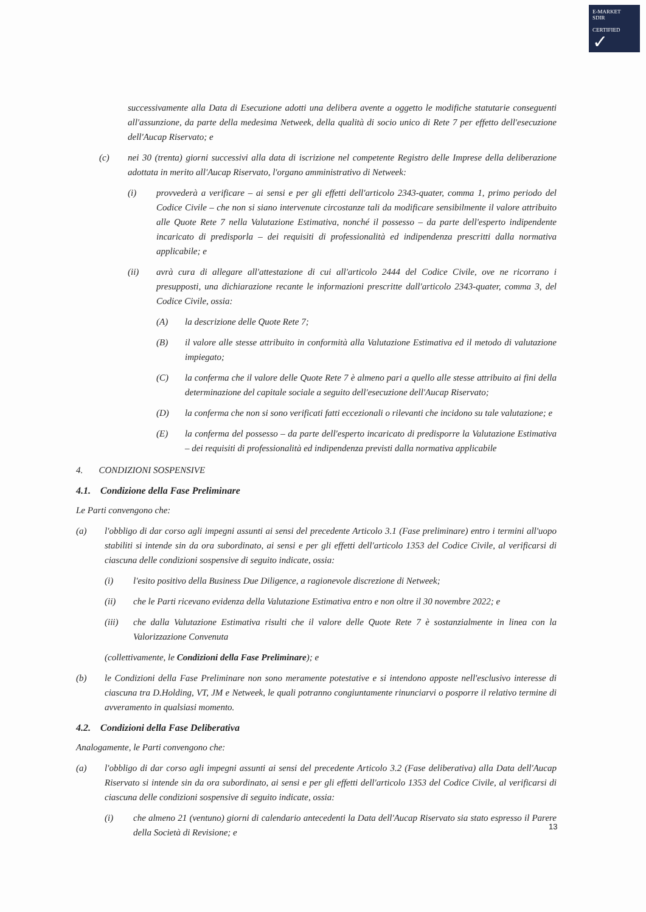E-MARKET
SDIR
CERTIFIED
✓
successivamente alla Data di Esecuzione adotti una delibera avente a oggetto le modifiche statutarie conseguenti all'assunzione, da parte della medesima Netweek, della qualità di socio unico di Rete 7 per effetto dell'esecuzione dell'Aucap Riservato; e
(c) nei 30 (trenta) giorni successivi alla data di iscrizione nel competente Registro delle Imprese della deliberazione adottata in merito all'Aucap Riservato, l'organo amministrativo di Netweek:
(i) provvederà a verificare – ai sensi e per gli effetti dell'articolo 2343-quater, comma 1, primo periodo del Codice Civile – che non si siano intervenute circostanze tali da modificare sensibilmente il valore attribuito alle Quote Rete 7 nella Valutazione Estimativa, nonché il possesso – da parte dell'esperto indipendente incaricato di predisporla – dei requisiti di professionalità ed indipendenza prescritti dalla normativa applicabile; e
(ii) avrà cura di allegare all'attestazione di cui all'articolo 2444 del Codice Civile, ove ne ricorrano i presupposti, una dichiarazione recante le informazioni prescritte dall'articolo 2343-quater, comma 3, del Codice Civile, ossia:
(A) la descrizione delle Quote Rete 7;
(B) il valore alle stesse attribuito in conformità alla Valutazione Estimativa ed il metodo di valutazione impiegato;
(C) la conferma che il valore delle Quote Rete 7 è almeno pari a quello alle stesse attribuito ai fini della determinazione del capitale sociale a seguito dell'esecuzione dell'Aucap Riservato;
(D) la conferma che non si sono verificati fatti eccezionali o rilevanti che incidono su tale valutazione; e
(E) la conferma del possesso – da parte dell'esperto incaricato di predisporre la Valutazione Estimativa – dei requisiti di professionalità ed indipendenza previsti dalla normativa applicabile
4. CONDIZIONI SOSPENSIVE
4.1. Condizione della Fase Preliminare
Le Parti convengono che:
(a) l'obbligo di dar corso agli impegni assunti ai sensi del precedente Articolo 3.1 (Fase preliminare) entro i termini all'uopo stabiliti si intende sin da ora subordinato, ai sensi e per gli effetti dell'articolo 1353 del Codice Civile, al verificarsi di ciascuna delle condizioni sospensive di seguito indicate, ossia:
(i) l'esito positivo della Business Due Diligence, a ragionevole discrezione di Netweek;
(ii) che le Parti ricevano evidenza della Valutazione Estimativa entro e non oltre il 30 novembre 2022; e
(iii) che dalla Valutazione Estimativa risulti che il valore delle Quote Rete 7 è sostanzialmente in linea con la Valorizzazione Convenuta
(collettivamente, le Condizioni della Fase Preliminare); e
(b) le Condizioni della Fase Preliminare non sono meramente potestative e si intendono apposte nell'esclusivo interesse di ciascuna tra D.Holding, VT, JM e Netweek, le quali potranno congiuntamente rinunciarvi o posporre il relativo termine di avveramento in qualsiasi momento.
4.2. Condizioni della Fase Deliberativa
Analogamente, le Parti convengono che:
(a) l'obbligo di dar corso agli impegni assunti ai sensi del precedente Articolo 3.2 (Fase deliberativa) alla Data dell'Aucap Riservato si intende sin da ora subordinato, ai sensi e per gli effetti dell'articolo 1353 del Codice Civile, al verificarsi di ciascuna delle condizioni sospensive di seguito indicate, ossia:
(i) che almeno 21 (ventuno) giorni di calendario antecedenti la Data dell'Aucap Riservato sia stato espresso il Parere della Società di Revisione; e
13